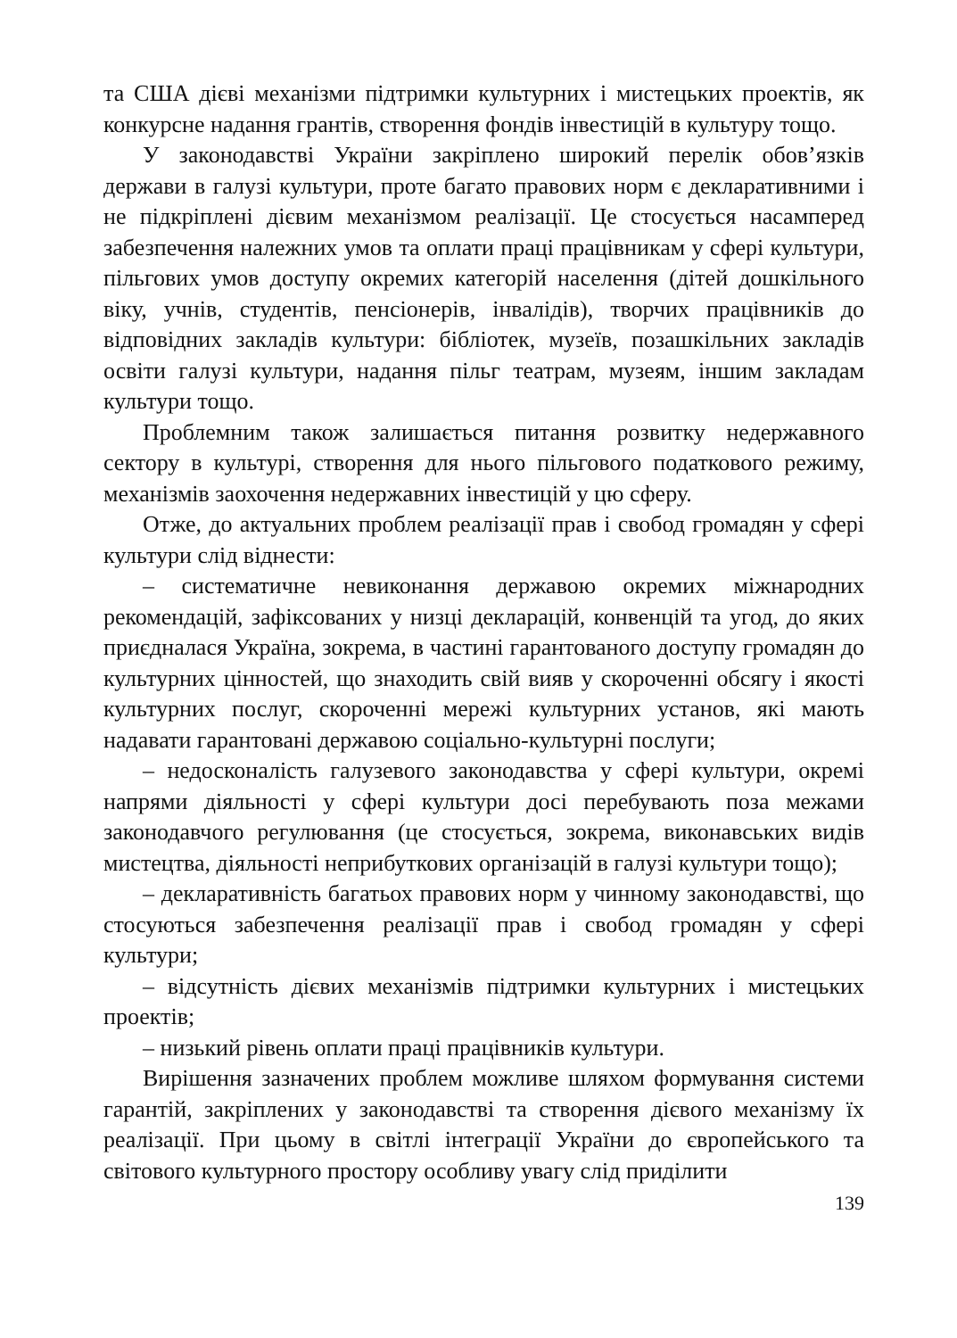та США дієві механізми підтримки культурних і мистецьких проектів, як конкурсне надання грантів, створення фондів інвестицій в культуру тощо.
У законодавстві України закріплено широкий перелік обов’язків держави в галузі культури, проте багато правових норм є декларативними і не підкріплені дієвим механізмом реалізації. Це стосується насамперед забезпечення належних умов та оплати праці працівникам у сфері культури, пільгових умов доступу окремих категорій населення (дітей дошкільного віку, учнів, студентів, пенсіонерів, інвалідів), творчих працівників до відповідних закладів культури: бібліотек, музеїв, позашкільних закладів освіти галузі культури, надання пільг театрам, музеям, іншим закладам культури тощо.
Проблемним також залишається питання розвитку недержавного сектору в культурі, створення для нього пільгового податкового режиму, механізмів заохочення недержавних інвестицій у цю сферу.
Отже, до актуальних проблем реалізації прав і свобод громадян у сфері культури слід віднести:
– систематичне невиконання державою окремих міжнародних рекомендацій, зафіксованих у низці декларацій, конвенцій та угод, до яких приєдналася Україна, зокрема, в частині гарантованого доступу громадян до культурних цінностей, що знаходить свій вияв у скороченні обсягу і якості культурних послуг, скороченні мережі культурних установ, які мають надавати гарантовані державою соціально-культурні послуги;
– недосконалість галузевого законодавства у сфері культури, окремі напрями діяльності у сфері культури досі перебувають поза межами законодавчого регулювання (це стосується, зокрема, виконавських видів мистецтва, діяльності неприбуткових організацій в галузі культури тощо);
– декларативність багатьох правових норм у чинному законодавстві, що стосуються забезпечення реалізації прав і свобод громадян у сфері культури;
– відсутність дієвих механізмів підтримки культурних і мистецьких проектів;
– низький рівень оплати праці працівників культури.
Вирішення зазначених проблем можливе шляхом формування системи гарантій, закріплених у законодавстві та створення дієвого механізму їх реалізації. При цьому в світлі інтеграції України до європейського та світового культурного простору особливу увагу слід приділити
139